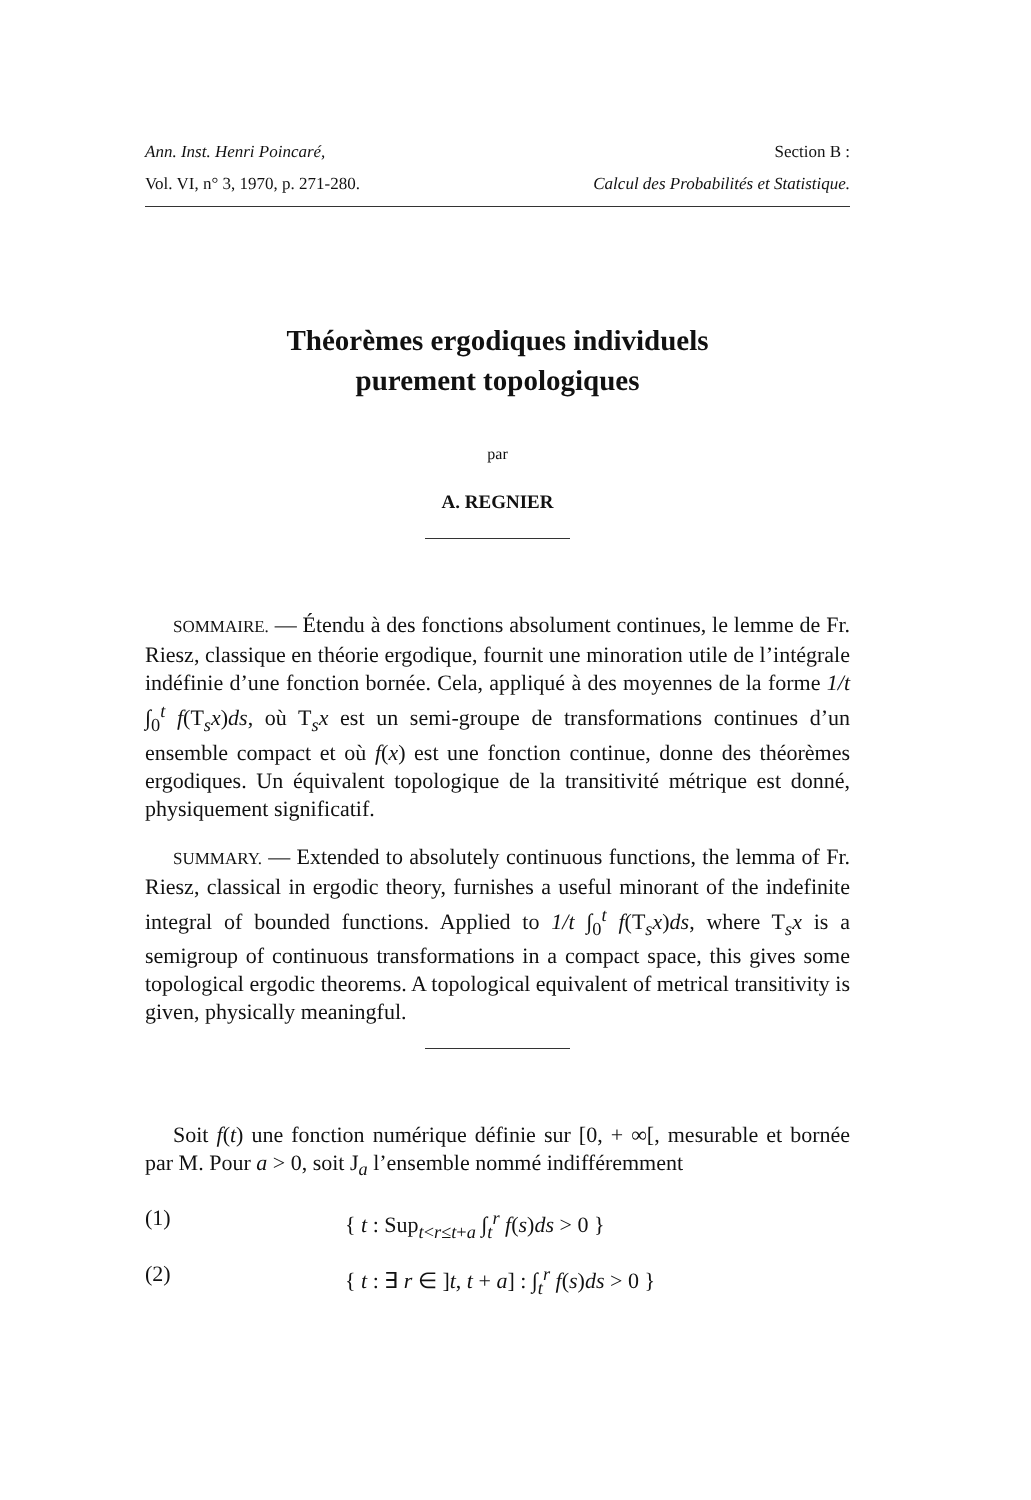Ann. Inst. Henri Poincaré, Section B :
Vol. VI, n° 3, 1970, p. 271-280. Calcul des Probabilités et Statistique.
Théorèmes ergodiques individuels
purement topologiques
par
A. REGNIER
SOMMAIRE. — Étendu à des fonctions absolument continues, le lemme de Fr. Riesz, classique en théorie ergodique, fournit une minoration utile de l’intégrale indéfinie d’une fonction bornée. Cela, appliqué à des moyennes de la forme 1/t ∫<sub>0</sub><sup>t</sup> f(T<sub>s</sub>x)ds, où T<sub>s</sub>x est un semi-groupe de transformations continues d’un ensemble compact et où f(x) est une fonction continue, donne des théorèmes ergodiques. Un équivalent topologique de la transitivité métrique est donné, physiquement significatif.
SUMMARY. — Extended to absolutely continuous functions, the lemma of Fr. Riesz, classical in ergodic theory, furnishes a useful minorant of the indefinite integral of bounded functions. Applied to 1/t ∫<sub>0</sub><sup>t</sup> f(T<sub>s</sub>x)ds, where T<sub>s</sub>x is a semigroup of continuous transformations in a compact space, this gives some topological ergodic theorems. A topological equivalent of metrical transitivity is given, physically meaningful.
Soit f(t) une fonction numérique définie sur [0, + ∞[, mesurable et bornée par M. Pour a > 0, soit J<sub>a</sub> l’ensemble nommé indifféremment
(1) { t : Sup<sub>t<r≤t+a</sub> ∫<sub>t</sub><sup>r</sup> f(s)ds > 0 }
(2) { t : ∃ r ∈ ]t, t + a] : ∫<sub>t</sub><sup>r</sup> f(s)ds > 0 }